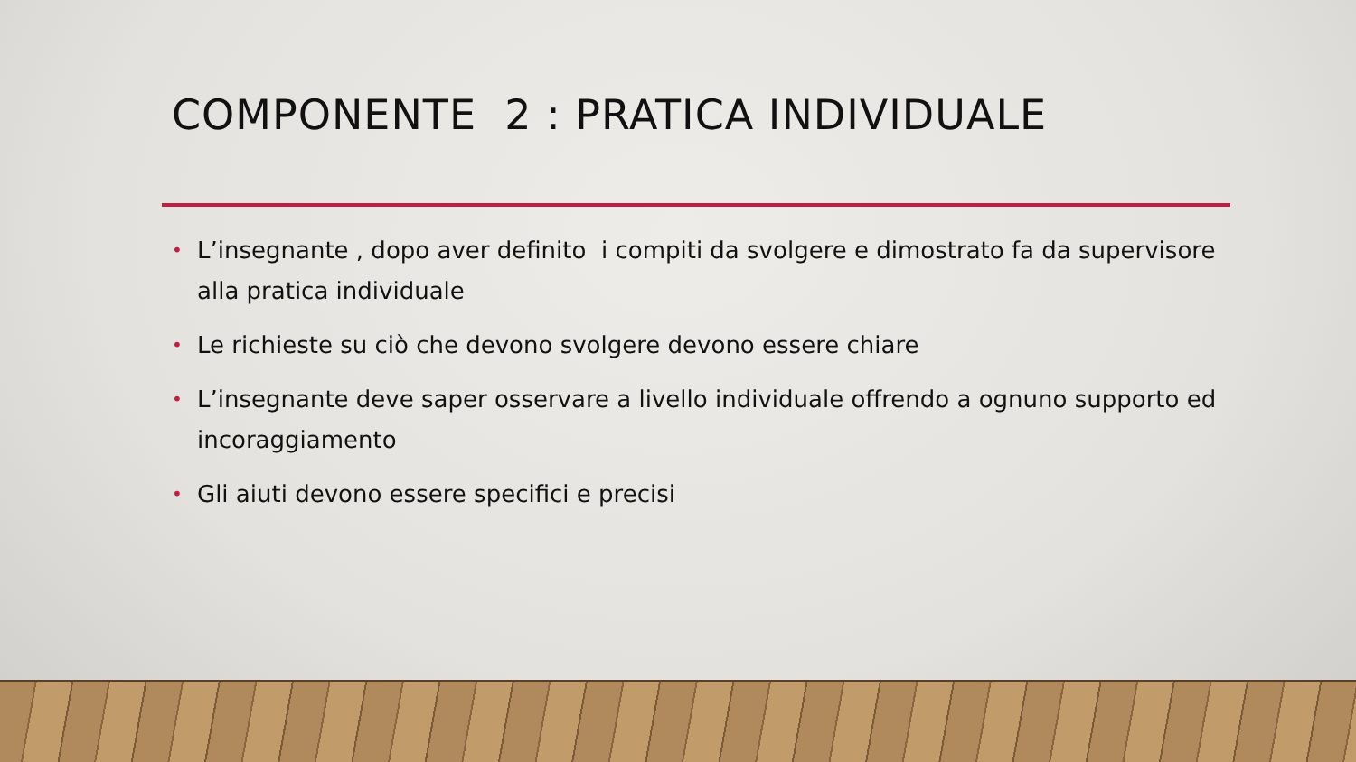COMPONENTE 2 : PRATICA INDIVIDUALE
• L’insegnante , dopo aver definito i compiti da svolgere e dimostrato fa da supervisore alla pratica individuale
• Le richieste su ciò che devono svolgere devono essere chiare
• L’insegnante deve saper osservare a livello individuale offrendo a ognuno supporto ed incoraggiamento
• Gli aiuti devono essere specifici e precisi